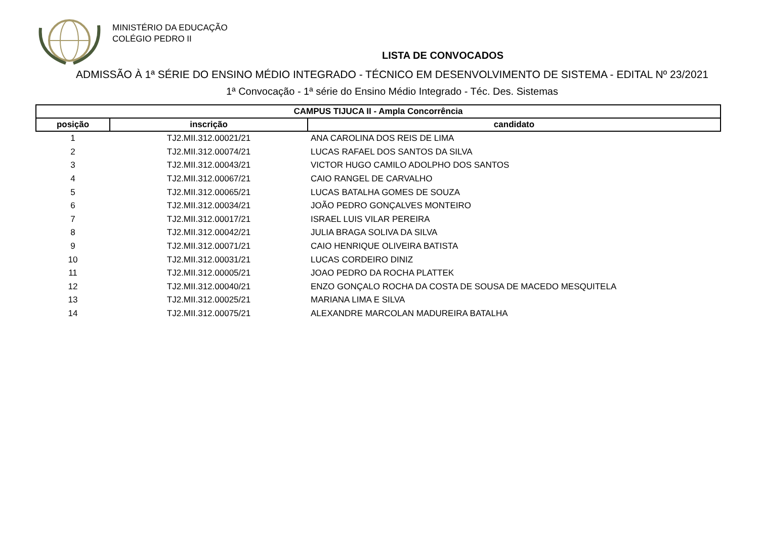MINISTÉRIO DA EDUCAÇÃO
COLÉGIO PEDRO II
LISTA DE CONVOCADOS
ADMISSÃO À 1ª SÉRIE DO ENSINO MÉDIO INTEGRADO - TÉCNICO EM DESENVOLVIMENTO DE SISTEMA - EDITAL Nº 23/2021
1ª Convocação - 1ª série do Ensino Médio Integrado - Téc. Des. Sistemas
| CAMPUS TIJUCA II - Ampla Concorrência | | |
| --- | --- | --- |
| posição | inscrição | candidato |
| 1 | TJ2.MII.312.00021/21 | ANA CAROLINA DOS REIS DE LIMA |
| 2 | TJ2.MII.312.00074/21 | LUCAS RAFAEL DOS SANTOS DA SILVA |
| 3 | TJ2.MII.312.00043/21 | VICTOR HUGO CAMILO ADOLPHO DOS SANTOS |
| 4 | TJ2.MII.312.00067/21 | CAIO RANGEL DE CARVALHO |
| 5 | TJ2.MII.312.00065/21 | LUCAS BATALHA GOMES DE SOUZA |
| 6 | TJ2.MII.312.00034/21 | JOÃO PEDRO GONÇALVES MONTEIRO |
| 7 | TJ2.MII.312.00017/21 | ISRAEL LUIS VILAR PEREIRA |
| 8 | TJ2.MII.312.00042/21 | JULIA BRAGA SOLIVA DA SILVA |
| 9 | TJ2.MII.312.00071/21 | CAIO HENRIQUE OLIVEIRA BATISTA |
| 10 | TJ2.MII.312.00031/21 | LUCAS CORDEIRO DINIZ |
| 11 | TJ2.MII.312.00005/21 | JOAO PEDRO DA ROCHA PLATTEK |
| 12 | TJ2.MII.312.00040/21 | ENZO GONÇALO ROCHA DA COSTA DE SOUSA DE MACEDO MESQUITELA |
| 13 | TJ2.MII.312.00025/21 | MARIANA LIMA E SILVA |
| 14 | TJ2.MII.312.00075/21 | ALEXANDRE MARCOLAN MADUREIRA BATALHA |